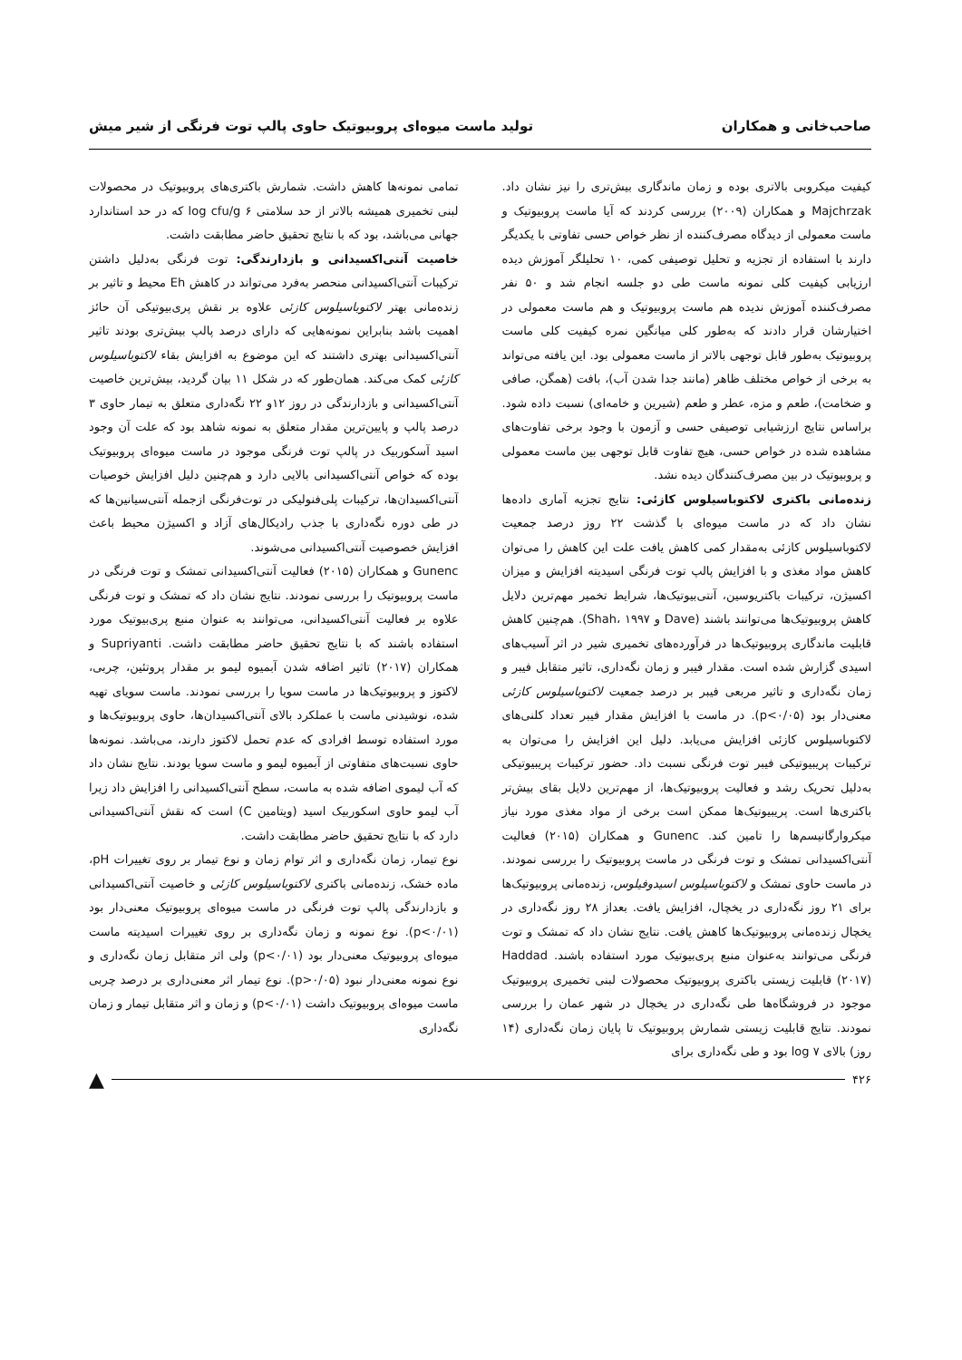صاحب‌خانی و همکاران تولید ماست میوه‌ای پروبیوتیک حاوی پالپ توت فرنگی از شیر میش
کیفیت میکروبی بالاتری بوده و زمان ماندگاری بیش‌تری را نیز نشان داد. Majchrzak و همکاران (۲۰۰۹) بررسی کردند که آیا ماست پروبیوتیک و ماست معمولی از دیدگاه مصرف‌کننده از نظر خواص حسی تفاوتی با یکدیگر دارند با استفاده از تجزیه و تحلیل توصیفی کمی، ۱۰ تحلیلگر آموزش دیده ارزیابی کیفیت کلی نمونه ماست طی دو جلسه انجام شد و ۵۰ نفر مصرف‌کننده آموزش ندیده هم ماست پروبیوتیک و هم ماست معمولی در اختیارشان قرار دادند که به‌طور کلی میانگین نمره کیفیت کلی ماست پروبیوتیک به‌طور قابل توجهی بالاتر از ماست معمولی بود. این یافته می‌تواند به برخی از خواص مختلف ظاهر (مانند جدا شدن آب)، بافت (همگن، صافی و ضخامت)، طعم و مزه، عطر و طعم (شیرین و خامه‌ای) نسبت داده شود. براساس نتایج ارزشیابی توصیفی حسی و آزمون با وجود برخی تفاوت‌های مشاهده شده در خواص حسی، هیچ تفاوت قابل توجهی بین ماست معمولی و پروبیوتیک در بین مصرف‌کنندگان دیده نشد.
زنده‌مانی باکتری لاکتوباسیلوس کازئی: نتایج تجزیه آماری داده‌ها نشان داد که در ماست میوه‌ای با گذشت ۲۲ روز درصد جمعیت لاکتوباسیلوس کازئی به‌مقدار کمی کاهش یافت علت این کاهش را می‌توان کاهش مواد مغذی و با افزایش پالپ توت فرنگی اسیدیته افزایش و میزان اکسیژن، ترکیبات باکتریوسین، آنتی‌بیوتیک‌ها، شرایط تخمیر مهم‌ترین دلایل کاهش پروبیوتیک‌ها می‌توانند باشند (Dave و Shah، ۱۹۹۷). هم‌چنین کاهش قابلیت ماندگاری پروبیوتیک‌ها در فرآورده‌های تخمیری شیر در اثر آسیب‌های اسیدی گزارش شده است. مقدار فیبر و زمان نگه‌داری، تاثیر متقابل فیبر و زمان نگه‌داری و تاثیر مربعی فیبر بر درصد جمعیت لاکتوباسیلوس کازئی معنی‌دار بود (p<۰/۰۵). در ماست با افزایش مقدار فیبر تعداد کلنی‌های لاکتوباسیلوس کازئی افزایش می‌یابد. دلیل این افزایش را می‌توان به ترکیبات پریبیوتیکی فیبر توت فرنگی نسبت داد. حضور ترکیبات پریبیوتیکی به‌دلیل تحریک رشد و فعالیت پروبیوتیک‌ها، از مهم‌ترین دلایل بقای بیش‌تر باکتری‌ها است. پریبیوتیک‌ها ممکن است برخی از مواد مغذی مورد نیاز میکروارگانیسم‌ها را تامین کند. Gunenc و همکاران (۲۰۱۵) فعالیت آنتی‌اکسیدانی تمشک و توت فرنگی در ماست پروبیوتیک را بررسی نمودند. در ماست حاوی تمشک و لاکتوباسیلوس اسیدوفیلوس، زنده‌مانی پروبیوتیک‌ها برای ۲۱ روز نگه‌داری در یخچال، افزایش یافت. بعداز ۲۸ روز نگه‌داری در یخچال زنده‌مانی پروبیوتیک‌ها کاهش یافت. نتایج نشان داد که تمشک و توت فرنگی می‌توانند به‌عنوان منبع پری‌بیوتیک مورد استفاده باشند. Haddad (۲۰۱۷) قابلیت زیستی باکتری پروبیوتیک محصولات لبنی تخمیری پروبیوتیک موجود در فروشگاه‌ها طی نگه‌داری در یخچال در شهر عمان را بررسی نمودند. نتایج قابلیت زیستی شمارش پروبیوتیک تا پایان زمان نگه‌داری (۱۴ روز) بالای ۷ log بود و طی نگه‌داری برای
تمامی نمونه‌ها کاهش داشت. شمارش باکتری‌های پروبیوتیک در محصولات لبنی تخمیری همیشه بالاتر از حد سلامتی ۶ log cfu/g که در حد استاندارد جهانی می‌باشد، بود که با نتایج تحقیق حاضر مطابقت داشت.
خاصیت آنتی‌اکسیدانی و بازدارندگی: توت فرنگی به‌دلیل داشتن ترکیبات آنتی‌اکسیدانی منحصر به‌فرد می‌تواند در کاهش Eh محیط و تاثیر بر زنده‌مانی بهتر لاکتوباسیلوس کازئی علاوه بر نقش پری‌بیوتیکی آن حائز اهمیت باشد بنابراین نمونه‌هایی که دارای درصد پالپ بیش‌تری بودند تاثیر آنتی‌اکسیدانی بهتری داشتند که این موضوع به افزایش بقاء لاکتوباسیلوس کازئی کمک می‌کند. همان‌طور که در شکل ۱۱ بیان گردید، بیش‌ترین خاصیت آنتی‌اکسیدانی و بازدارندگی در روز ۱۲و ۲۲ نگه‌داری متعلق به تیمار حاوی ۳ درصد پالپ و پایین‌ترین مقدار متعلق به نمونه شاهد بود که علت آن وجود اسید آسکوربیک در پالپ توت فرنگی موجود در ماست میوه‌ای پروبیوتیک بوده که خواص آنتی‌اکسیدانی بالایی دارد و هم‌چنین دلیل افزایش خوصیات آنتی‌اکسیدان‌ها، ترکیبات پلی‌فنولیکی در توت‌فرنگی ازجمله آنتی‌سیانین‌ها که در طی دوره نگه‌داری با جذب رادیکال‌های آزاد و اکسیژن محیط باعث افزایش خصوصیت آنتی‌اکسیدانی می‌شوند.
Gunenc و همکاران (۲۰۱۵) فعالیت آنتی‌اکسیدانی تمشک و توت فرنگی در ماست پروبیوتیک را بررسی نمودند. نتایج نشان داد که تمشک و توت فرنگی علاوه بر فعالیت آنتی‌اکسیدانی، می‌توانند به عنوان منبع پری‌بیوتیک مورد استفاده باشند که با نتایج تحقیق حاضر مطابقت داشت. Supriyanti و همکاران (۲۰۱۷) تاثیر اضافه شدن آبمیوه لیمو بر مقدار پروتئین، چربی، لاکتوز و پروبیوتیک‌ها در ماست سویا را بررسی نمودند. ماست سویای تهیه شده، نوشیدنی ماست با عملکرد بالای آنتی‌اکسیدان‌ها، حاوی پروبیوتیک‌ها و مورد استفاده توسط افرادی که عدم تحمل لاکتوز دارند، می‌باشد. نمونه‌ها حاوی نسبت‌های متفاوتی از آبمیوه لیمو و ماست سویا بودند. نتایج نشان داد که آب لیموی اضافه شده به ماست، سطح آنتی‌اکسیدانی را افزایش داد زیرا آب لیمو حاوی اسکوربیک اسید (ویتامین C) است که نقش آنتی‌اکسیدانی دارد که با نتایج تحقیق حاضر مطابقت داشت.
نوع تیمار، زمان نگه‌داری و اثر توام زمان و نوع تیمار بر روی تغییرات pH، ماده خشک، زنده‌مانی باکتری لاکتوباسیلوس کازئی و خاصیت آنتی‌اکسیدانی و بازدارندگی پالپ توت فرنگی در ماست میوه‌ای پروبیوتیک معنی‌دار بود (p<۰/۰۱). نوع نمونه و زمان نگه‌داری بر روی تغییرات اسیدیته ماست میوه‌ای پروبیوتیک معنی‌دار بود (p<۰/۰۱) ولی اثر متقابل زمان نگه‌داری و نوع نمونه معنی‌دار نبود (p>۰/۰۵). نوع تیمار اثر معنی‌داری بر درصد چربی ماست میوه‌ای پروبیوتیک داشت (p<۰/۰۱) و زمان و اثر متقابل تیمار و زمان نگه‌داری
۴۲۶ ▲